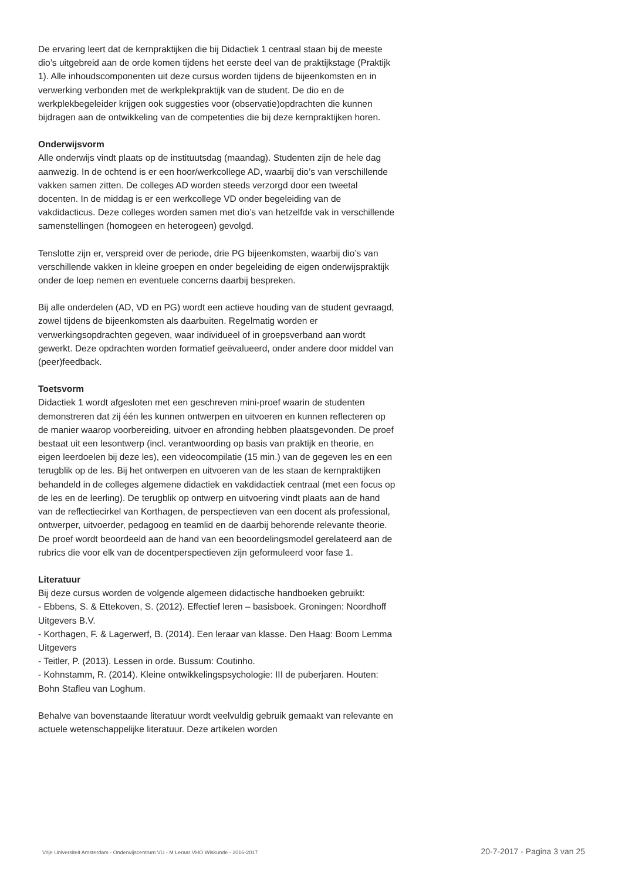De ervaring leert dat de kernpraktijken die bij Didactiek 1 centraal staan bij de meeste dio’s uitgebreid aan de orde komen tijdens het eerste deel van de praktijkstage (Praktijk 1). Alle inhoudscomponenten uit deze cursus worden tijdens de bijeenkomsten en in verwerking verbonden met de werkplekpraktijk van de student. De dio en de werkplekbegeleider krijgen ook suggesties voor (observatie)opdrachten die kunnen bijdragen aan de ontwikkeling van de competenties die bij deze kernpraktijken horen.
Onderwijsvorm
Alle onderwijs vindt plaats op de instituutsdag (maandag). Studenten zijn de hele dag aanwezig. In de ochtend is er een hoor/werkcollege AD, waarbij dio’s van verschillende vakken samen zitten. De colleges AD worden steeds verzorgd door een tweetal docenten. In de middag is er een werkcollege VD onder begeleiding van de vakdidacticus. Deze colleges worden samen met dio’s van hetzelfde vak in verschillende samenstellingen (homogeen en heterogeen) gevolgd.
Tenslotte zijn er, verspreid over de periode, drie PG bijeenkomsten, waarbij dio’s van verschillende vakken in kleine groepen en onder begeleiding de eigen onderwijspraktijk onder de loep nemen en eventuele concerns daarbij bespreken.
Bij alle onderdelen (AD, VD en PG) wordt een actieve houding van de student gevraagd, zowel tijdens de bijeenkomsten als daarbuiten. Regelmatig worden er verwerkingsopdrachten gegeven, waar individueel of in groepsverband aan wordt gewerkt. Deze opdrachten worden formatief geëvalueerd, onder andere door middel van (peer)feedback.
Toetsvorm
Didactiek 1 wordt afgesloten met een geschreven mini-proef waarin de studenten demonstreren dat zij één les kunnen ontwerpen en uitvoeren en kunnen reflecteren op de manier waarop voorbereiding, uitvoer en afronding hebben plaatsgevonden. De proef bestaat uit een lesontwerp (incl. verantwoording op basis van praktijk en theorie, en eigen leerdoelen bij deze les), een videocompilatie (15 min.) van de gegeven les en een terugblik op de les. Bij het ontwerpen en uitvoeren van de les staan de kernpraktijken behandeld in de colleges algemene didactiek en vakdidactiek centraal (met een focus op de les en de leerling). De terugblik op ontwerp en uitvoering vindt plaats aan de hand van de reflectiecirkel van Korthagen, de perspectieven van een docent als professional, ontwerper, uitvoerder, pedagoog en teamlid en de daarbij behorende relevante theorie. De proef wordt beoordeeld aan de hand van een beoordelingsmodel gerelateerd aan de rubrics die voor elk van de docentperspectieven zijn geformuleerd voor fase 1.
Literatuur
Bij deze cursus worden de volgende algemeen didactische handboeken gebruikt:
- Ebbens, S. & Ettekoven, S. (2012). Effectief leren – basisboek. Groningen: Noordhoff Uitgevers B.V.
- Korthagen, F. & Lagerwerf, B. (2014). Een leraar van klasse. Den Haag: Boom Lemma Uitgevers
- Teitler, P. (2013). Lessen in orde. Bussum: Coutinho.
- Kohnstamm, R. (2014). Kleine ontwikkelingspsychologie: III de puberjaren. Houten: Bohn Stafleu van Loghum.
Behalve van bovenstaande literatuur wordt veelvuldig gebruik gemaakt van relevante en actuele wetenschappelijke literatuur. Deze artikelen worden
Vrije Universiteit Amsterdam - Onderwijscentrum VU - M Leraar VHO Wiskunde - 2016-2017 20-7-2017 - Pagina 3 van 25